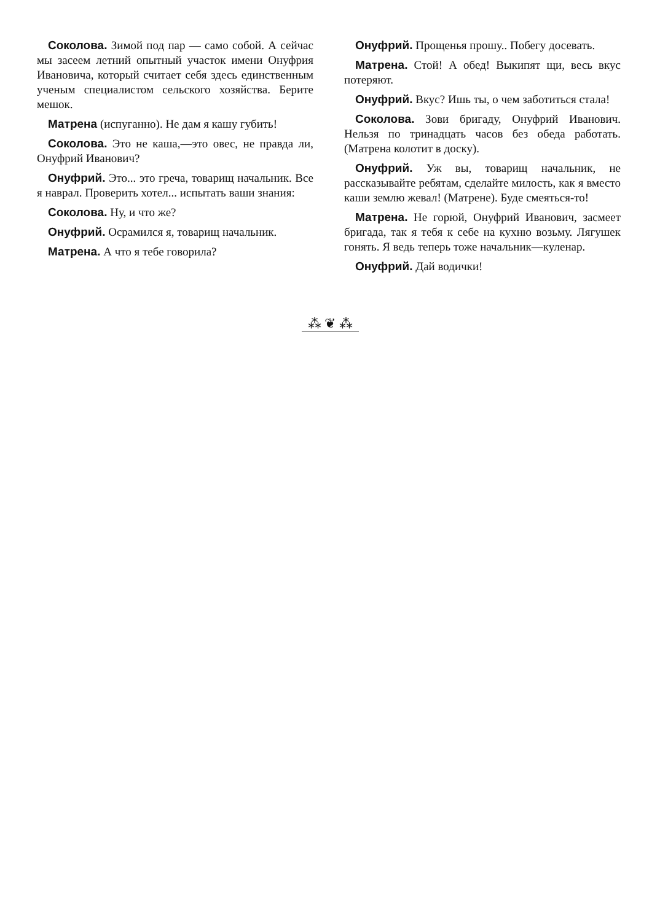Соколова. Зимой под пар — само собой. А сейчас мы засеем летний опытный участок имени Онуфрия Ивановича, который считает себя здесь единственным ученым специалистом сельского хозяйства. Берите мешок.
Матрена (испуганно). Не дам я кашу губить!
Соколова. Это не каша,—это овес, не правда ли, Онуфрий Иванович?
Онуфрий. Это... это греча, товарищ начальник. Все я наврал. Проверить хотел... испытать ваши знания:
Соколова. Ну, и что же?
Онуфрий. Осрамился я, товарищ начальник.
Матрена. А что я тебе говорила?
Онуфрий. Прощенья прошу.. Побегу досевать.
Матрена. Стой! А обед! Выкипят щи, весь вкус потеряют.
Онуфрий. Вкус? Ишь ты, о чем заботиться стала!
Соколова. Зови бригаду, Онуфрий Иванович. Нельзя по тринадцать часов без обеда работать. (Матрена колотит в доску).
Онуфрий. Уж вы, товарищ начальник, не рассказывайте ребятам, сделайте милость, как я вместо каши землю жевал! (Матрене). Буде смеяться-то!
Матрена. Не горюй, Онуфрий Иванович, засмеет бригада, так я тебя к себе на кухню возьму. Лягушек гонять. Я ведь теперь тоже начальник—куленар.
Онуфрий. Дай водички!
⁂ ❦ ⁂